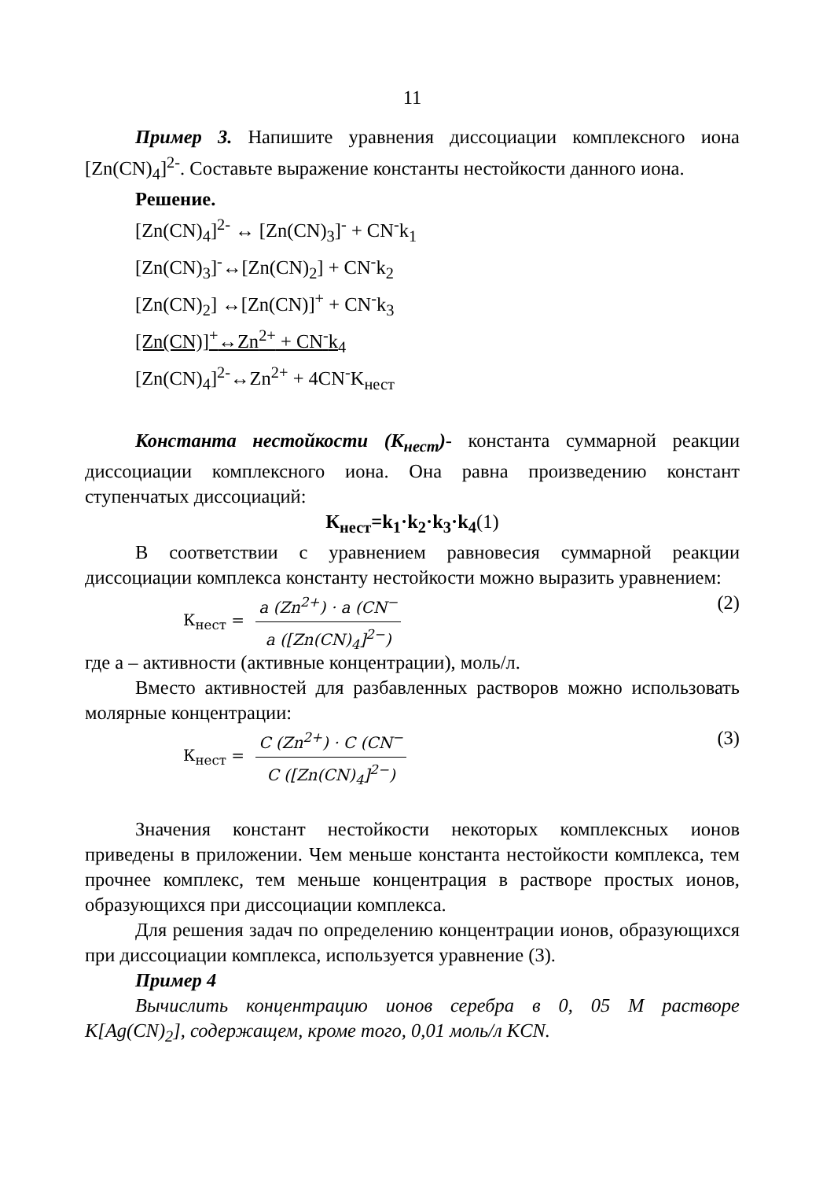11
Пример 3. Напишите уравнения диссоциации комплексного иона [Zn(CN)<sub>4</sub>]<sup>2-</sup>. Составьте выражение константы нестойкости данного иона.
Решение.
[Zn(CN)<sub>4</sub>]<sup>2-</sup> ↔ [Zn(CN)<sub>3</sub>]<sup>-</sup> + CN<sup>-</sup>k<sub>1</sub>
[Zn(CN)<sub>3</sub>]<sup>-</sup>↔[Zn(CN)<sub>2</sub>] + CN<sup>-</sup>k<sub>2</sub>
[Zn(CN)<sub>2</sub>] ↔[Zn(CN)]<sup>+</sup> + CN<sup>-</sup>k<sub>3</sub>
[Zn(CN)]<sup>+</sup>↔Zn<sup>2+</sup> + CN<sup>-</sup>k<sub>4</sub>
[Zn(CN)<sub>4</sub>]<sup>2-</sup>↔Zn<sup>2+</sup> + 4CN<sup>-</sup>K<sub>нест</sub>
Константа нестойкости (К<sub>нест</sub>)- константа суммарной реакции диссоциации комплексного иона. Она равна произведению констант ступенчатых диссоциаций:
К<sub>нест</sub>=k<sub>1</sub>·k<sub>2</sub>·k<sub>3</sub>·k<sub>4</sub>(1)
В соответствии с уравнением равновесия суммарной реакции диссоциации комплекса константу нестойкости можно выразить уравнением:
К<sub>нест</sub> =
a (Zn<sup>2+</sup>) · a (CN<sup>−</sup>
a ([Zn(CN)<sub>4</sub>]<sup>2−</sup>)
(2)
где а – активности (активные концентрации), моль/л.
Вместо активностей для разбавленных растворов можно использовать молярные концентрации:
К<sub>нест</sub> =
C (Zn<sup>2+</sup>) · C (CN<sup>−</sup>
C ([Zn(CN)<sub>4</sub>]<sup>2−</sup>)
(3)
Значения констант нестойкости некоторых комплексных ионов приведены в приложении. Чем меньше константа нестойкости комплекса, тем прочнее комплекс, тем меньше концентрация в растворе простых ионов, образующихся при диссоциации комплекса.
Для решения задач по определению концентрации ионов, образующихся при диссоциации комплекса, используется уравнение (3).
Пример 4
Вычислить концентрацию ионов серебра в 0, 05 М растворе K[Ag(CN)<sub>2</sub>], содержащем, кроме того, 0,01 моль/л KCN.